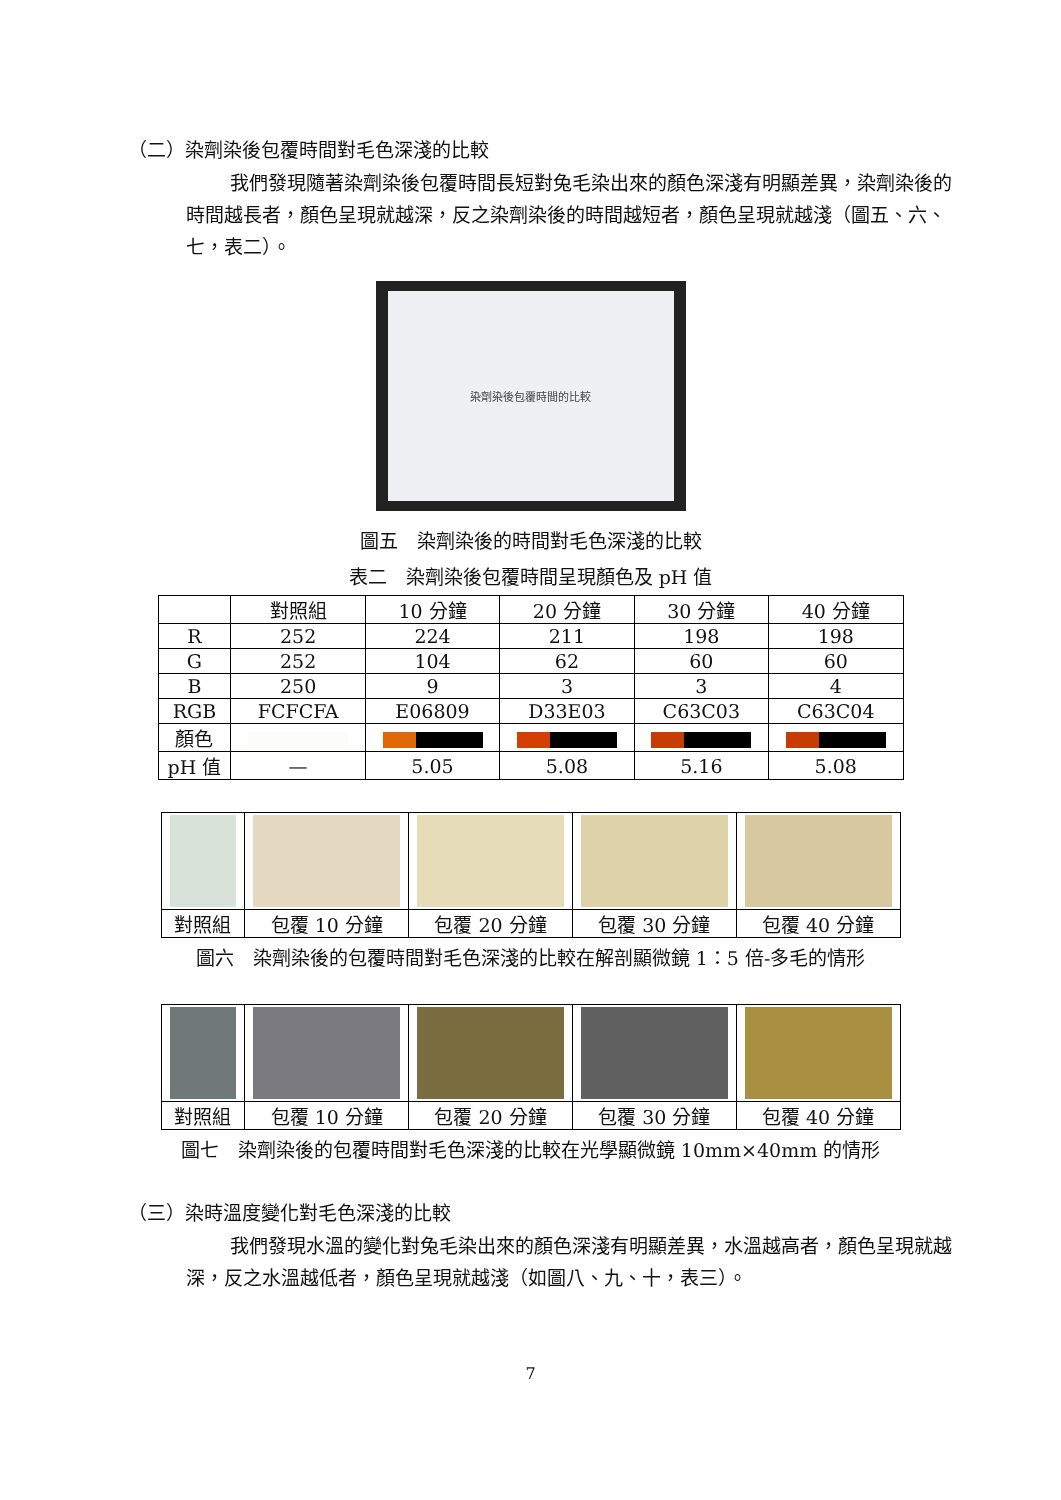（二）染劑染後包覆時間對毛色深淺的比較
我們發現隨著染劑染後包覆時間長短對兔毛染出來的顏色深淺有明顯差異，染劑染後的時間越長者，顏色呈現就越深，反之染劑染後的時間越短者，顏色呈現就越淺（圖五、六、七，表二）。
染劑染後包覆時間的比較
圖五　染劑染後的時間對毛色深淺的比較
表二　染劑染後包覆時間呈現顏色及 pH 值
| | 對照組 | 10 分鐘 | 20 分鐘 | 30 分鐘 | 40 分鐘 |
| --- | --- | --- | --- | --- | --- |
| R | 252 | 224 | 211 | 198 | 198 |
| G | 252 | 104 | 62 | 60 | 60 |
| B | 250 | 9 | 3 | 3 | 4 |
| RGB | FCFCFA | E06809 | D33E03 | C63C03 | C63C04 |
| 顏色 | | | | | |
| pH 值 | — | 5.05 | 5.08 | 5.16 | 5.08 |
| 對照組 | 包覆 10 分鐘 | 包覆 20 分鐘 | 包覆 30 分鐘 | 包覆 40 分鐘 |
圖六　染劑染後的包覆時間對毛色深淺的比較在解剖顯微鏡 1：5 倍-多毛的情形
| 對照組 | 包覆 10 分鐘 | 包覆 20 分鐘 | 包覆 30 分鐘 | 包覆 40 分鐘 |
圖七　染劑染後的包覆時間對毛色深淺的比較在光學顯微鏡 10mm×40mm 的情形
（三）染時溫度變化對毛色深淺的比較
我們發現水溫的變化對兔毛染出來的顏色深淺有明顯差異，水溫越高者，顏色呈現就越深，反之水溫越低者，顏色呈現就越淺（如圖八、九、十，表三）。
7